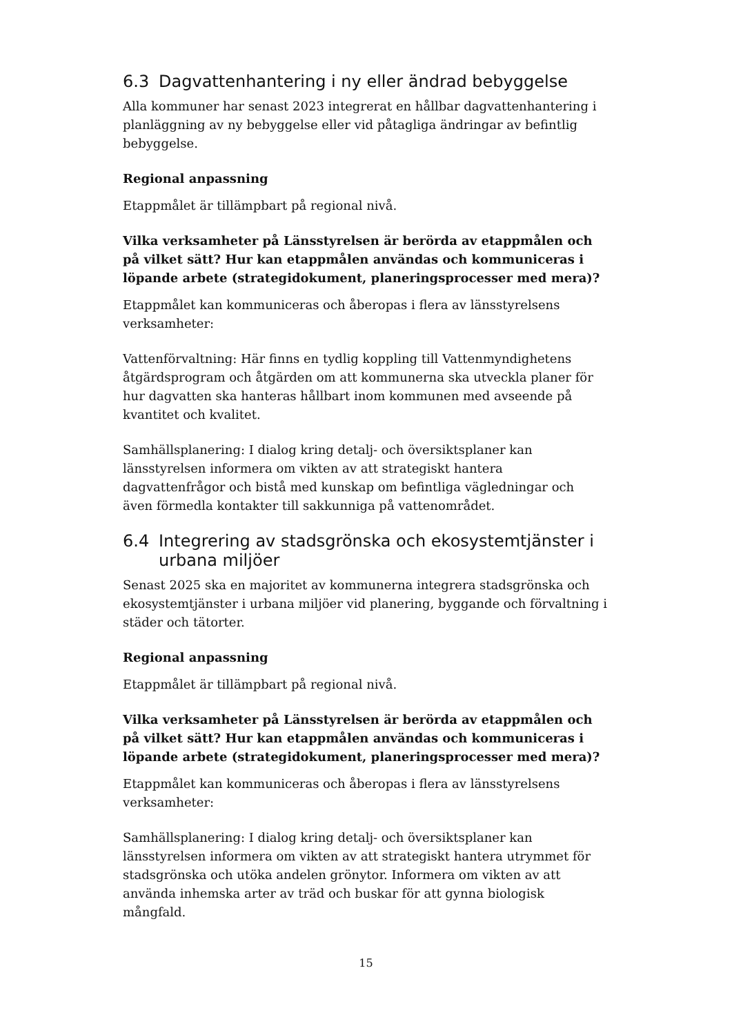6.3 Dagvattenhantering i ny eller ändrad bebyggelse
Alla kommuner har senast 2023 integrerat en hållbar dagvattenhantering i planläggning av ny bebyggelse eller vid påtagliga ändringar av befintlig bebyggelse.
Regional anpassning
Etappmålet är tillämpbart på regional nivå.
Vilka verksamheter på Länsstyrelsen är berörda av etappmålen och på vilket sätt? Hur kan etappmålen användas och kommuniceras i löpande arbete (strategidokument, planeringsprocesser med mera)?
Etappmålet kan kommuniceras och åberopas i flera av länsstyrelsens verksamheter:
Vattenförvaltning: Här finns en tydlig koppling till Vattenmyndighetens åtgärdsprogram och åtgärden om att kommunerna ska utveckla planer för hur dagvatten ska hanteras hållbart inom kommunen med avseende på kvantitet och kvalitet.
Samhällsplanering: I dialog kring detalj- och översiktsplaner kan länsstyrelsen informera om vikten av att strategiskt hantera dagvattenfrågor och bistå med kunskap om befintliga vägledningar och även förmedla kontakter till sakkunniga på vattenområdet.
6.4 Integrering av stadsgrönska och ekosystemtjänster i urbana miljöer
Senast 2025 ska en majoritet av kommunerna integrera stadsgrönska och ekosystemtjänster i urbana miljöer vid planering, byggande och förvaltning i städer och tätorter.
Regional anpassning
Etappmålet är tillämpbart på regional nivå.
Vilka verksamheter på Länsstyrelsen är berörda av etappmålen och på vilket sätt? Hur kan etappmålen användas och kommuniceras i löpande arbete (strategidokument, planeringsprocesser med mera)?
Etappmålet kan kommuniceras och åberopas i flera av länsstyrelsens verksamheter:
Samhällsplanering: I dialog kring detalj- och översiktsplaner kan länsstyrelsen informera om vikten av att strategiskt hantera utrymmet för stadsgrönska och utöka andelen grönytor. Informera om vikten av att använda inhemska arter av träd och buskar för att gynna biologisk mångfald.
15